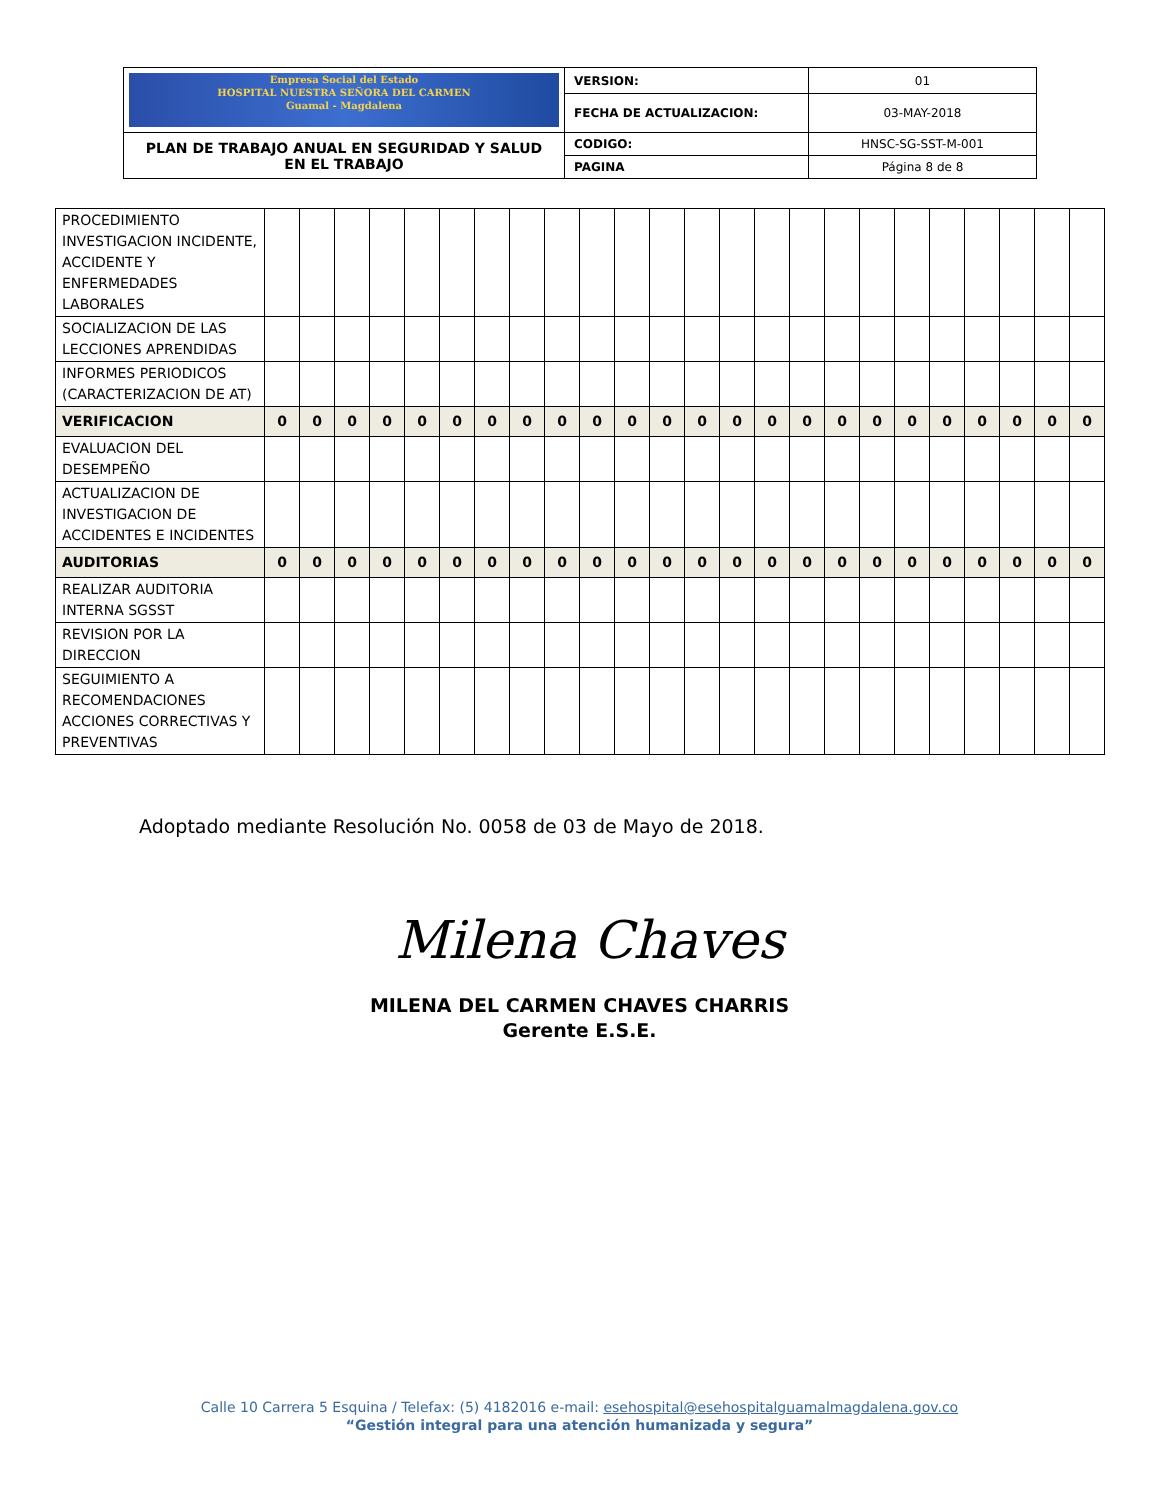| Empresa Social del Estado HOSPITAL NUESTRA SEÑORA DEL CARMEN Guamal - Magdalena | VERSION: | 01 |
| | FECHA DE ACTUALIZACION: | 03-MAY-2018 |
| PLAN DE TRABAJO ANUAL EN SEGURIDAD Y SALUD EN EL TRABAJO | CODIGO: | HNSC-SG-SST-M-001 |
| | PAGINA | Página 8 de 8 |
| PROCEDIMIENTO INVESTIGACION INCIDENTE, ACCIDENTE Y ENFERMEDADES LABORALES | | | | | | | | | | | | | | | | | | | | | | | | |
| SOCIALIZACION DE LAS LECCIONES APRENDIDAS | | | | | | | | | | | | | | | | | | | | | | | | |
| INFORMES PERIODICOS (CARACTERIZACION DE AT) | | | | | | | | | | | | | | | | | | | | | | | | |
| VERIFICACION | 0 | 0 | 0 | 0 | 0 | 0 | 0 | 0 | 0 | 0 | 0 | 0 | 0 | 0 | 0 | 0 | 0 | 0 | 0 | 0 | 0 | 0 | 0 | 0 |
| EVALUACION DEL DESEMPEÑO | | | | | | | | | | | | | | | | | | | | | | | | |
| ACTUALIZACION DE INVESTIGACION DE ACCIDENTES E INCIDENTES | | | | | | | | | | | | | | | | | | | | | | | | |
| AUDITORIAS | 0 | 0 | 0 | 0 | 0 | 0 | 0 | 0 | 0 | 0 | 0 | 0 | 0 | 0 | 0 | 0 | 0 | 0 | 0 | 0 | 0 | 0 | 0 | 0 |
| REALIZAR AUDITORIA INTERNA SGSST | | | | | | | | | | | | | | | | | | | | | | | | |
| REVISION POR LA DIRECCION | | | | | | | | | | | | | | | | | | | | | | | | |
| SEGUIMIENTO A RECOMENDACIONES ACCIONES CORRECTIVAS Y PREVENTIVAS | | | | | | | | | | | | | | | | | | | | | | | | |
Adoptado mediante Resolución No. 0058 de 03 de Mayo de 2018.
Milena Chaves
MILENA DEL CARMEN CHAVES CHARRIS
Gerente E.S.E.
Calle 10 Carrera 5 Esquina / Telefax: (5) 4182016 e-mail: esehospital@esehospitalguamalmagdalena.gov.co
“Gestión integral para una atención humanizada y segura”